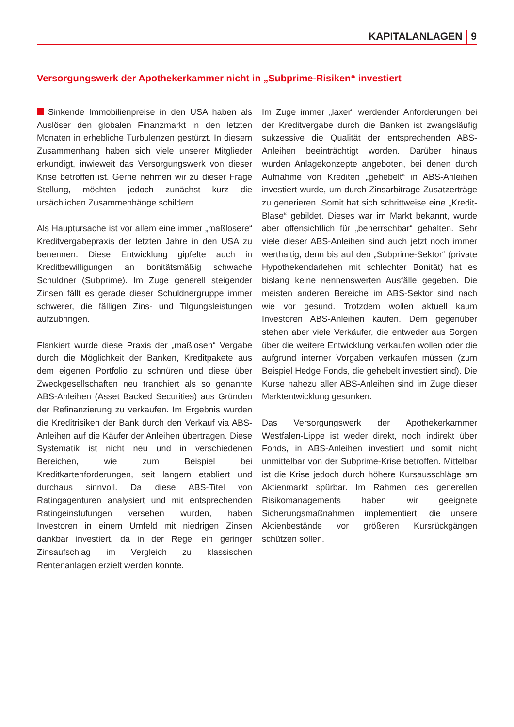KAPITALANLAGEN 9
Versorgungswerk der Apothekerkammer nicht in „Subprime-Risiken“ investiert
Sinkende Immobilienpreise in den USA haben als Auslöser den globalen Finanzmarkt in den letzten Monaten in erhebliche Turbulenzen gestürzt. In diesem Zusammenhang haben sich viele unserer Mitglieder erkundigt, inwieweit das Versorgungswerk von dieser Krise betroffen ist. Gerne nehmen wir zu dieser Frage Stellung, möchten jedoch zunächst kurz die ursächlichen Zusammenhänge schildern.
Als Hauptursache ist vor allem eine immer „maßlosere“ Kreditvergabepraxis der letzten Jahre in den USA zu benennen. Diese Entwicklung gipfelte auch in Kreditbewilligungen an bonitätsmäßig schwache Schuldner (Subprime). Im Zuge generell steigender Zinsen fällt es gerade dieser Schuldnergruppe immer schwerer, die fälligen Zins- und Tilgungsleistungen aufzubringen.
Flankiert wurde diese Praxis der „maßlosen“ Vergabe durch die Möglichkeit der Banken, Kreditpakete aus dem eigenen Portfolio zu schnüren und diese über Zweckgesellschaften neu tranchiert als so genannte ABS-Anleihen (Asset Backed Securities) aus Gründen der Refinanzierung zu verkaufen. Im Ergebnis wurden die Kreditrisiken der Bank durch den Verkauf via ABS-Anleihen auf die Käufer der Anleihen übertragen. Diese Systematik ist nicht neu und in verschiedenen Bereichen, wie zum Beispiel bei Kreditkartenforderungen, seit langem etabliert und durchaus sinnvoll. Da diese ABS-Titel von Ratingagenturen analysiert und mit entsprechenden Ratingeinstufungen versehen wurden, haben Investoren in einem Umfeld mit niedrigen Zinsen dankbar investiert, da in der Regel ein geringer Zinsaufschlag im Vergleich zu klassischen Rentenanlagen erzielt werden konnte.
Im Zuge immer „laxer“ werdender Anforderungen bei der Kreditvergabe durch die Banken ist zwangsläufig sukzessive die Qualität der entsprechenden ABS-Anleihen beeinträchtigt worden. Darüber hinaus wurden Anlagekonzepte angeboten, bei denen durch Aufnahme von Krediten „gehebelt“ in ABS-Anleihen investiert wurde, um durch Zinsarbitrage Zusatzerträge zu generieren. Somit hat sich schrittweise eine „Kredit-Blase“ gebildet. Dieses war im Markt bekannt, wurde aber offensichtlich für „beherrschbar“ gehalten. Sehr viele dieser ABS-Anleihen sind auch jetzt noch immer werthaltig, denn bis auf den „Subprime-Sektor“ (private Hypothekendarlehen mit schlechter Bonität) hat es bislang keine nennenswerten Ausfälle gegeben. Die meisten anderen Bereiche im ABS-Sektor sind nach wie vor gesund. Trotzdem wollen aktuell kaum Investoren ABS-Anleihen kaufen. Dem gegenüber stehen aber viele Verkäufer, die entweder aus Sorgen über die weitere Entwicklung verkaufen wollen oder die aufgrund interner Vorgaben verkaufen müssen (zum Beispiel Hedge Fonds, die gehebelt investiert sind). Die Kurse nahezu aller ABS-Anleihen sind im Zuge dieser Marktentwicklung gesunken.
Das Versorgungswerk der Apothekerkammer Westfalen-Lippe ist weder direkt, noch indirekt über Fonds, in ABS-Anleihen investiert und somit nicht unmittelbar von der Subprime-Krise betroffen. Mittelbar ist die Krise jedoch durch höhere Kursausschläge am Aktienmarkt spürbar. Im Rahmen des generellen Risikomanagements haben wir geeignete Sicherungsmaßnahmen implementiert, die unsere Aktienbestände vor größeren Kursrückgängen schützen sollen.